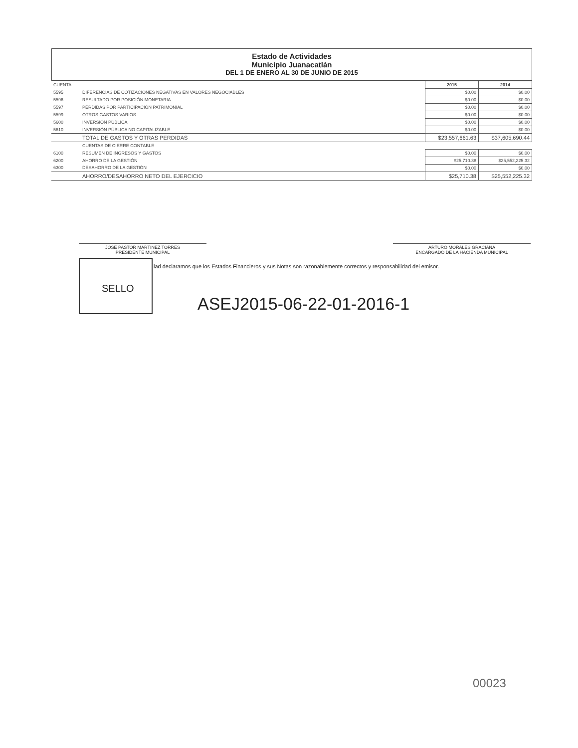Estado de Actividades
Municipio Juanacatlán
DEL 1 DE ENERO AL 30 DE JUNIO DE 2015
| CUENTA | | 2015 | 2014 |
| --- | --- | --- | --- |
| 5595 | DIFERENCIAS DE COTIZACIONES NEGATIVAS EN VALORES NEGOCIABLES | $0.00 | $0.00 |
| 5596 | RESULTADO POR POSICIÓN MONETARIA | $0.00 | $0.00 |
| 5597 | PÉRDIDAS POR PARTICIPACIÓN PATRIMONIAL | $0.00 | $0.00 |
| 5599 | OTROS GASTOS VARIOS | $0.00 | $0.00 |
| 5600 | INVERSIÓN PÚBLICA | $0.00 | $0.00 |
| 5610 | INVERSIÓN PÚBLICA NO CAPITALIZABLE | $0.00 | $0.00 |
| | TOTAL DE GASTOS Y OTRAS PERDIDAS | $23,557,661.63 | $37,605,690.44 |
| | CUENTAS DE CIERRE CONTABLE | | |
| 6100 | RESUMEN DE INGRESOS Y GASTOS | $0.00 | $0.00 |
| 6200 | AHORRO DE LA GESTIÓN | $25,710.38 | $25,552,225.32 |
| 6300 | DESAHORRO DE LA GESTIÓN | $0.00 | $0.00 |
| | AHORRO/DESAHORRO NETO DEL EJERCICIO | $25,710.38 | $25,552,225.32 |
JOSE PASTOR MARTINEZ TORRES
PRESIDENTE MUNICIPAL
ARTURO MORALES GRACIANA
ENCARGADO DE LA HACIENDA MUNICIPAL
SELLO
lad declaramos que los Estados Financieros y sus Notas son razonablemente correctos y responsabilidad del emisor.
ASEJ2015-06-22-01-2016-1
00023